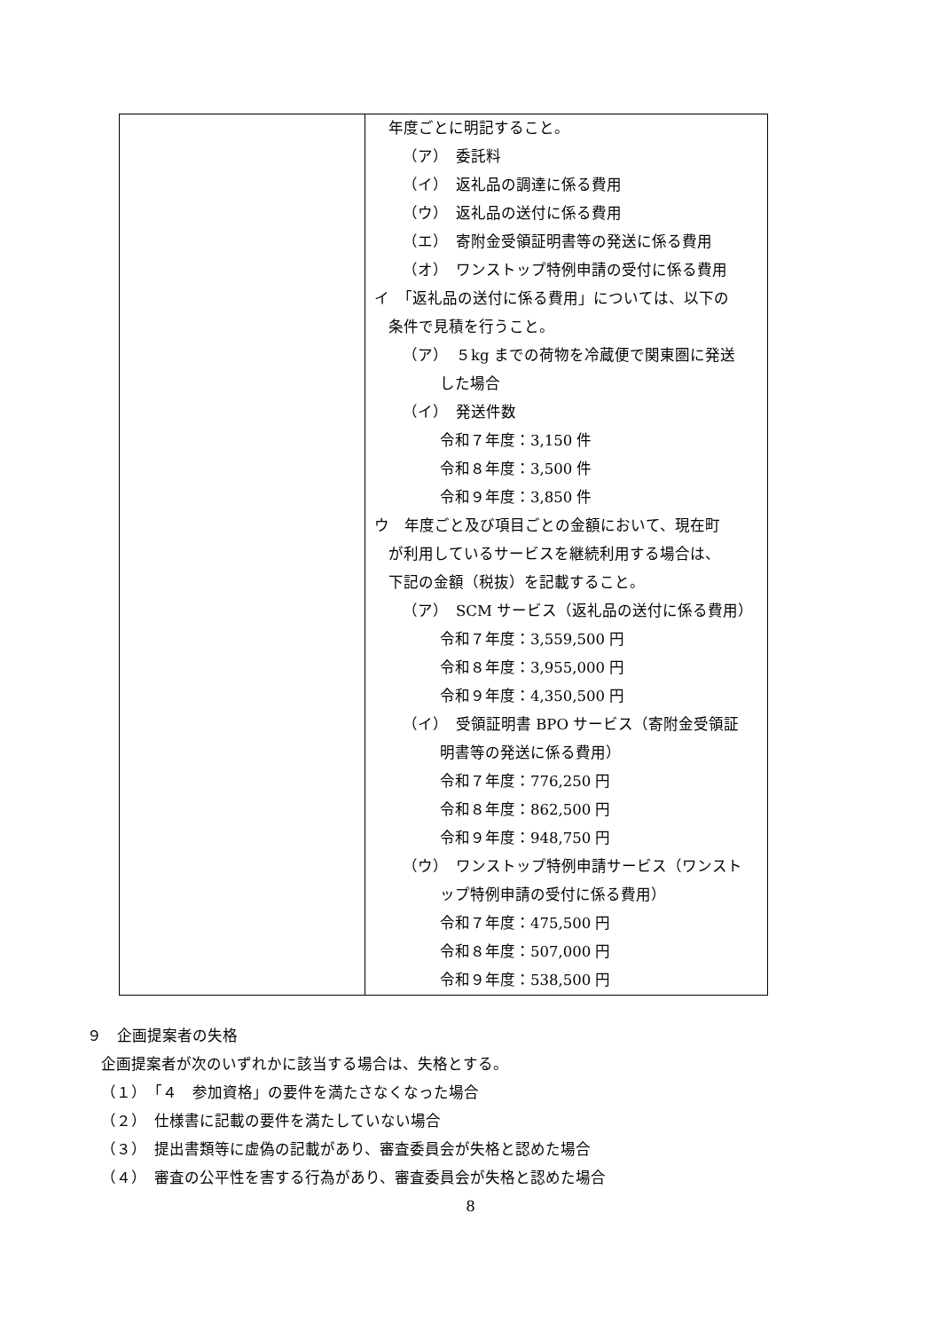| | 年度ごとに明記すること。 （ア） 委託料 （イ） 返礼品の調達に係る費用 （ウ） 返礼品の送付に係る費用 （エ） 寄附金受領証明書等の発送に係る費用 （オ） ワンストップ特例申請の受付に係る費用 イ 「返礼品の送付に係る費用」については、以下の 条件で見積を行うこと。 （ア） ５kg までの荷物を冷蔵便で関東圏に発送 した場合 （イ） 発送件数 令和７年度：3,150 件 令和８年度：3,500 件 令和９年度：3,850 件 ウ 年度ごと及び項目ごとの金額において、現在町 が利用しているサービスを継続利用する場合は、 下記の金額（税抜）を記載すること。 （ア） SCM サービス（返礼品の送付に係る費用） 令和７年度：3,559,500 円 令和８年度：3,955,000 円 令和９年度：4,350,500 円 （イ） 受領証明書 BPO サービス（寄附金受領証 明書等の発送に係る費用） 令和７年度：776,250 円 令和８年度：862,500 円 令和９年度：948,750 円 （ウ） ワンストップ特例申請サービス（ワンスト ップ特例申請の受付に係る費用） 令和７年度：475,500 円 令和８年度：507,000 円 令和９年度：538,500 円 |
９　企画提案者の失格
企画提案者が次のいずれかに該当する場合は、失格とする。
（１）　「４　参加資格」の要件を満たさなくなった場合
（２）　仕様書に記載の要件を満たしていない場合
（３）　提出書類等に虚偽の記載があり、審査委員会が失格と認めた場合
（４）　審査の公平性を害する行為があり、審査委員会が失格と認めた場合
8